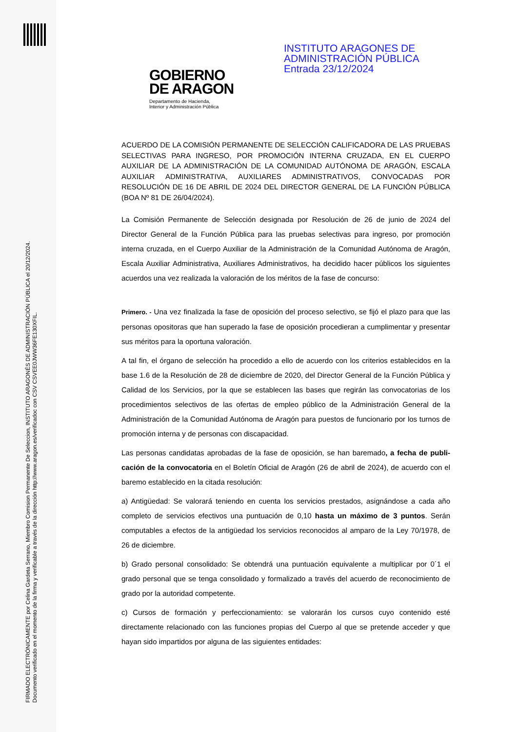FIRMADO ELECTRÓNICAMENTE por Celina Gardeta Serrano, Miembro Comision Permanente De Seleccion, INSTITUTO ARAGONÉS DE ADMINISTRACIÓN PÚBLICA el 20/12/2024.
Documento verificado en el momento de la firma y verificable a través de la dirección http://www.aragon.es/verificadoc con CSV CSVEE0JWW36FE130XFIL.
INSTITUTO ARAGONES DE
ADMINISTRACIÓN PÚBLICA
Entrada 23/12/2024
GOBIERNO
DE ARAGON
Departamento de Hacienda,
Interior y Administración Pública
ACUERDO DE LA COMISIÓN PERMANENTE DE SELECCIÓN CALIFICADORA DE LAS PRUEBAS SELECTIVAS PARA INGRESO, POR PROMOCIÓN INTERNA CRUZADA, EN EL CUERPO AUXILIAR DE LA ADMINISTRACIÓN DE LA COMUNIDAD AUTÓNOMA DE ARAGÓN, ESCALA AUXILIAR ADMINISTRATIVA, AUXILIARES ADMINISTRATIVOS, CONVOCADAS POR RESOLUCIÓN DE 16 DE ABRIL DE 2024 DEL DIRECTOR GENERAL DE LA FUNCIÓN PÚBLICA (BOA Nº 81 DE 26/04/2024).
La Comisión Permanente de Selección designada por Resolución de 26 de junio de 2024 del Director General de la Función Pública para las pruebas selectivas para ingreso, por promoción interna cruzada, en el Cuerpo Auxiliar de la Administración de la Comunidad Autónoma de Aragón, Escala Auxiliar Administrativa, Auxiliares Administrativos, ha decidido hacer públicos los siguientes acuerdos una vez realizada la valoración de los méritos de la fase de concurso:
Primero. - Una vez finalizada la fase de oposición del proceso selectivo, se fijó el plazo para que las personas opositoras que han superado la fase de oposición procedieran a cumplimentar y presentar sus méritos para la oportuna valoración.
A tal fin, el órgano de selección ha procedido a ello de acuerdo con los criterios establecidos en la base 1.6 de la Resolución de 28 de diciembre de 2020, del Director General de la Función Pública y Calidad de los Servicios, por la que se establecen las bases que regirán las convocatorias de los procedimientos selectivos de las ofertas de empleo público de la Administración General de la Administración de la Comunidad Autónoma de Aragón para puestos de funcionario por los turnos de promoción interna y de personas con discapacidad.
Las personas candidatas aprobadas de la fase de oposición, se han baremado, a fecha de publi-cación de la convocatoria en el Boletín Oficial de Aragón (26 de abril de 2024), de acuerdo con el baremo establecido en la citada resolución:
a) Antigüedad: Se valorará teniendo en cuenta los servicios prestados, asignándose a cada año completo de servicios efectivos una puntuación de 0,10 hasta un máximo de 3 puntos. Serán computables a efectos de la antigüedad los servicios reconocidos al amparo de la Ley 70/1978, de 26 de diciembre.
b) Grado personal consolidado: Se obtendrá una puntuación equivalente a multiplicar por 0´1 el grado personal que se tenga consolidado y formalizado a través del acuerdo de reconocimiento de grado por la autoridad competente.
c) Cursos de formación y perfeccionamiento: se valorarán los cursos cuyo contenido esté directamente relacionado con las funciones propias del Cuerpo al que se pretende acceder y que hayan sido impartidos por alguna de las siguientes entidades: